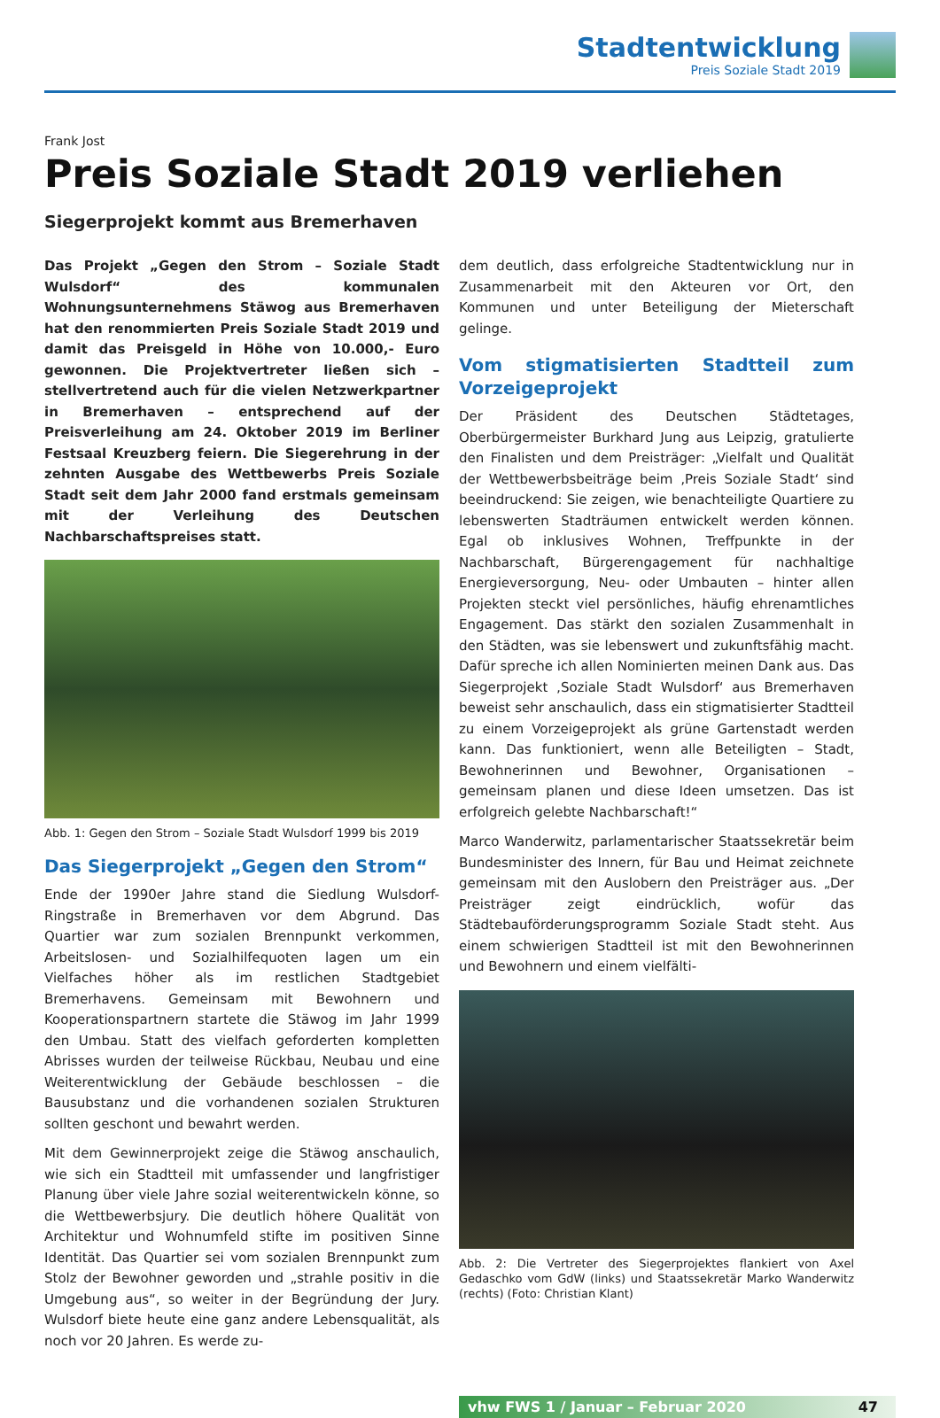Stadtentwicklung
Preis Soziale Stadt 2019
Frank Jost
Preis Soziale Stadt 2019 verliehen
Siegerprojekt kommt aus Bremerhaven
Das Projekt „Gegen den Strom – Soziale Stadt Wulsdorf“ des kommunalen Wohnungsunternehmens Stäwog aus Bremerhaven hat den renommierten Preis Soziale Stadt 2019 und damit das Preisgeld in Höhe von 10.000,- Euro gewonnen. Die Projektvertreter ließen sich – stellvertretend auch für die vielen Netzwerkpartner in Bremerhaven – entsprechend auf der Preisverleihung am 24. Oktober 2019 im Berliner Festsaal Kreuzberg feiern. Die Siegerehrung in der zehnten Ausgabe des Wettbewerbs Preis Soziale Stadt seit dem Jahr 2000 fand erstmals gemeinsam mit der Verleihung des Deutschen Nachbarschaftspreises statt.
Abb. 1: Gegen den Strom – Soziale Stadt Wulsdorf 1999 bis 2019
Das Siegerprojekt „Gegen den Strom“
Ende der 1990er Jahre stand die Siedlung Wulsdorf-Ringstraße in Bremerhaven vor dem Abgrund. Das Quartier war zum sozialen Brennpunkt verkommen, Arbeitslosen- und Sozialhilfequoten lagen um ein Vielfaches höher als im restlichen Stadtgebiet Bremerhavens. Gemeinsam mit Bewohnern und Kooperationspartnern startete die Stäwog im Jahr 1999 den Umbau. Statt des vielfach geforderten kompletten Abrisses wurden der teilweise Rückbau, Neubau und eine Weiterentwicklung der Gebäude beschlossen – die Bausubstanz und die vorhandenen sozialen Strukturen sollten geschont und bewahrt werden.
Mit dem Gewinnerprojekt zeige die Stäwog anschaulich, wie sich ein Stadtteil mit umfassender und langfristiger Planung über viele Jahre sozial weiterentwickeln könne, so die Wettbewerbsjury. Die deutlich höhere Qualität von Architektur und Wohnumfeld stifte im positiven Sinne Identität. Das Quartier sei vom sozialen Brennpunkt zum Stolz der Bewohner geworden und „strahle positiv in die Umgebung aus“, so weiter in der Begründung der Jury. Wulsdorf biete heute eine ganz andere Lebensqualität, als noch vor 20 Jahren. Es werde zu-
dem deutlich, dass erfolgreiche Stadtentwicklung nur in Zusammenarbeit mit den Akteuren vor Ort, den Kommunen und unter Beteiligung der Mieterschaft gelinge.
Vom stigmatisierten Stadtteil zum Vorzeigeprojekt
Der Präsident des Deutschen Städtetages, Oberbürgermeister Burkhard Jung aus Leipzig, gratulierte den Finalisten und dem Preisträger: „Vielfalt und Qualität der Wettbewerbsbeiträge beim ‚Preis Soziale Stadt‘ sind beeindruckend: Sie zeigen, wie benachteiligte Quartiere zu lebenswerten Stadträumen entwickelt werden können. Egal ob inklusives Wohnen, Treffpunkte in der Nachbarschaft, Bürgerengagement für nachhaltige Energieversorgung, Neu- oder Umbauten – hinter allen Projekten steckt viel persönliches, häufig ehrenamtliches Engagement. Das stärkt den sozialen Zusammenhalt in den Städten, was sie lebenswert und zukunftsfähig macht. Dafür spreche ich allen Nominierten meinen Dank aus. Das Siegerprojekt ‚Soziale Stadt Wulsdorf‘ aus Bremerhaven beweist sehr anschaulich, dass ein stigmatisierter Stadtteil zu einem Vorzeigeprojekt als grüne Gartenstadt werden kann. Das funktioniert, wenn alle Beteiligten – Stadt, Bewohnerinnen und Bewohner, Organisationen – gemeinsam planen und diese Ideen umsetzen. Das ist erfolgreich gelebte Nachbarschaft!“
Marco Wanderwitz, parlamentarischer Staatssekretär beim Bundesminister des Innern, für Bau und Heimat zeichnete gemeinsam mit den Auslobern den Preisträger aus. „Der Preisträger zeigt eindrücklich, wofür das Städtebauförderungsprogramm Soziale Stadt steht. Aus einem schwierigen Stadtteil ist mit den Bewohnerinnen und Bewohnern und einem vielfälti-
Abb. 2: Die Vertreter des Siegerprojektes flankiert von Axel Gedaschko vom GdW (links) und Staatssekretär Marko Wanderwitz (rechts) (Foto: Christian Klant)
vhw FWS 1 / Januar – Februar 2020 47